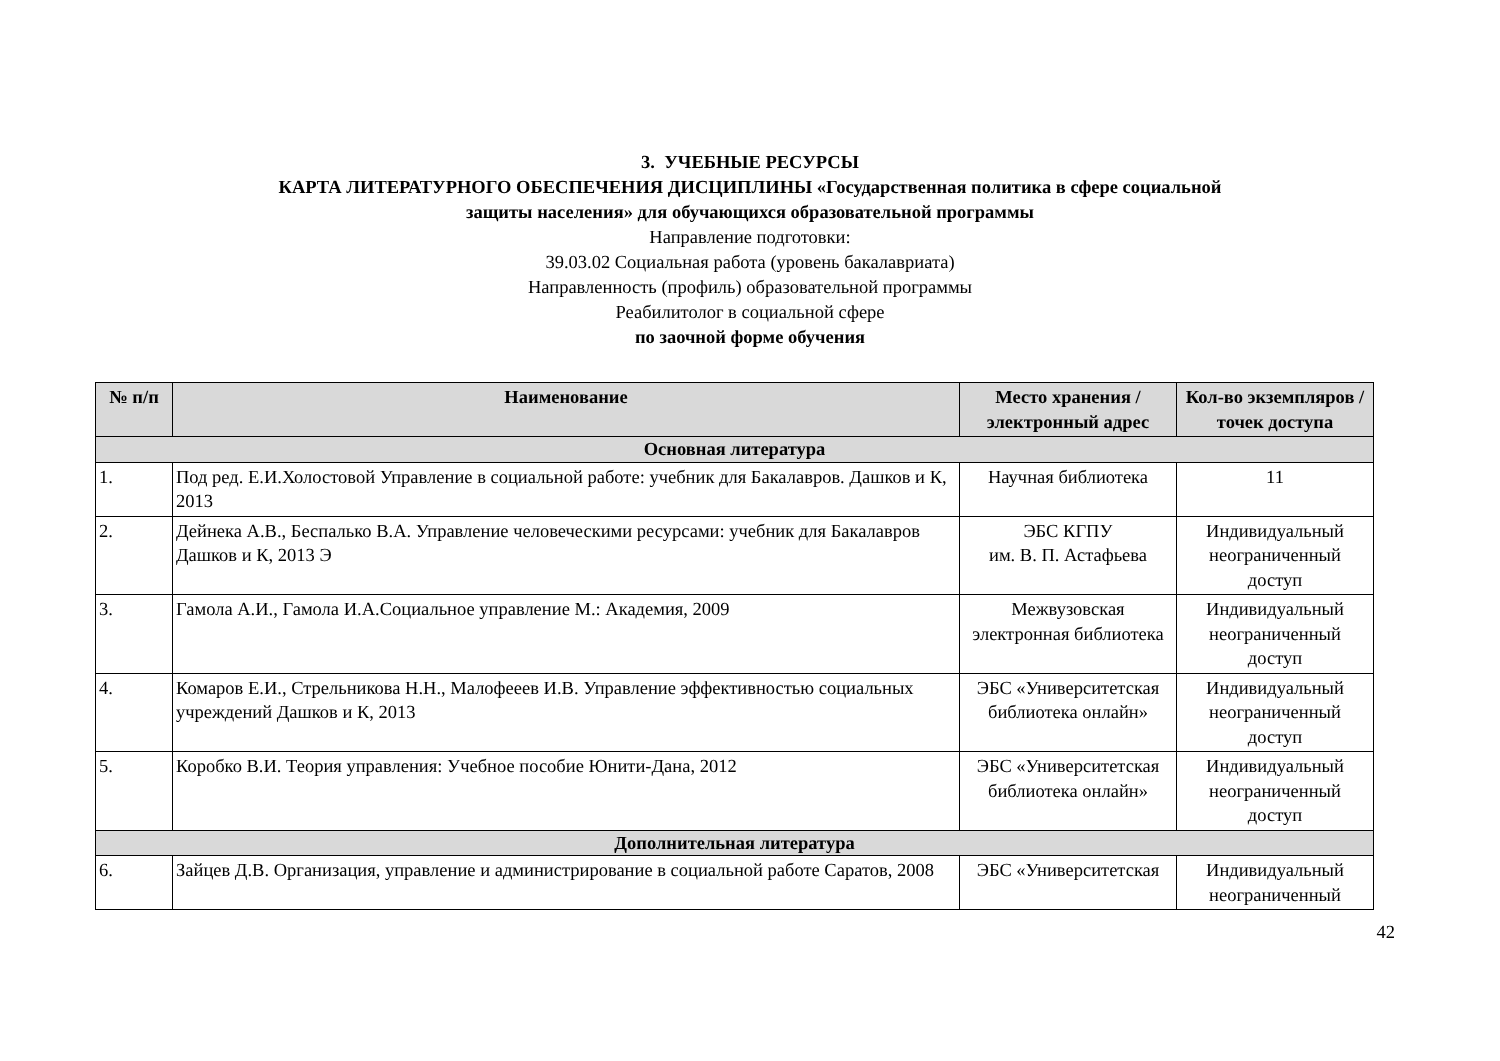3. УЧЕБНЫЕ РЕСУРСЫ
КАРТА ЛИТЕРАТУРНОГО ОБЕСПЕЧЕНИЯ ДИСЦИПЛИНЫ «Государственная политика в сфере социальной
защиты населения» для обучающихся образовательной программы
Направление подготовки:
39.03.02 Социальная работа (уровень бакалавриата)
Направленность (профиль) образовательной программы
Реабилитолог в социальной сфере
по заочной форме обучения
| № п/п | Наименование | Место хранения /электронный адрес | Кол-во экземпляров / точек доступа |
| --- | --- | --- | --- |
| Основная литература | | | |
| 1. | Под ред. Е.И.Холостовой Управление в социальной работе: учебник для Бакалавров. Дашков и К, 2013 | Научная библиотека | 11 |
| 2. | Дейнека А.В., Беспалько В.А. Управление человеческими ресурсами: учебник для Бакалавров Дашков и К, 2013 Э | ЭБС КГПУ им. В. П. Астафьева | Индивидуальный неограниченный доступ |
| 3. | Гамола А.И., Гамола И.А.Социальное управление М.: Академия, 2009 | Межвузовская электронная библиотека | Индивидуальный неограниченный доступ |
| 4. | Комаров Е.И., Стрельникова Н.Н., Малофееев И.В. Управление эффективностью социальных учреждений Дашков и К, 2013 | ЭБС «Университетская библиотека онлайн» | Индивидуальный неограниченный доступ |
| 5. | Коробко В.И. Теория управления: Учебное пособие Юнити-Дана, 2012 | ЭБС «Университетская библиотека онлайн» | Индивидуальный неограниченный доступ |
| Дополнительная литература | | | |
| 6. | Зайцев Д.В. Организация, управление и администрирование в социальной работе Саратов, 2008 | ЭБС «Университетская | Индивидуальный неограниченный |
42